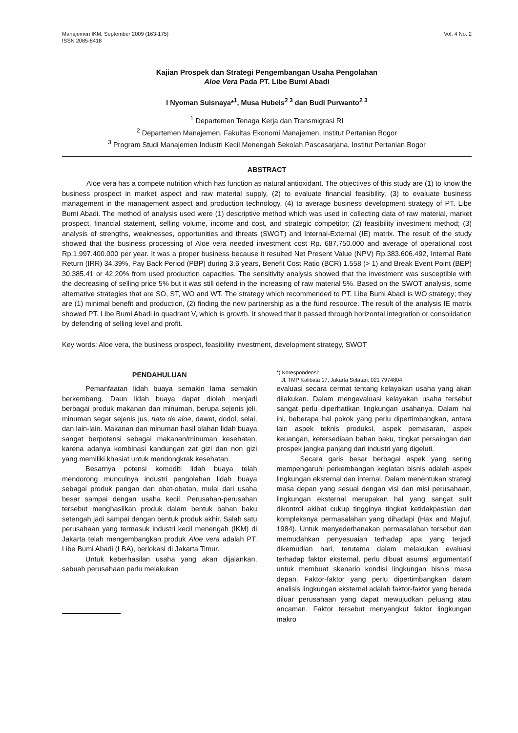Manajemen IKM, September 2009 (163-175)
ISSN 2085-8418
Vol. 4 No. 2
Kajian Prospek dan Strategi Pengembangan Usaha Pengolahan
Aloe Vera Pada PT. Libe Bumi Abadi
I Nyoman Suisnaya*<sup>1</sup>, Musa Hubeis<sup>2 3</sup> dan Budi Purwanto<sup>2 3</sup>
<sup>1</sup> Departemen Tenaga Kerja dan Transmigrasi RI
<sup>2</sup> Departemen Manajemen, Fakultas Ekonomi Manajemen, Institut Pertanian Bogor
<sup>3</sup> Program Studi Manajemen Industri Kecil Menengah Sekolah Pascasarjana, Institut Pertanian Bogor
ABSTRACT
Aloe vera has a compete nutrition which has function as natural antioxidant. The objectives of this study are (1) to know the business prospect in market aspect and raw material supply, (2) to evaluate financial feasibility, (3) to evaluate business management in the management aspect and production technology, (4) to average business development strategy of PT. Libe Bumi Abadi. The method of analysis used were (1) descriptive method which was used in collecting data of raw material, market prospect, financial statement, selling volume, income and cost, and strategic competitor; (2) feasibility investment method; (3) analysis of strengths, weaknesses, opportunities and threats (SWOT) and Internal-External (IE) matrix. The result of the study showed that the business processing of Aloe vera needed investment cost Rp. 687.750.000 and average of operational cost Rp.1.997.400.000 per year. It was a proper business because it resulted Net Present Value (NPV) Rp.383.606.492, Internal Rate Return (IRR) 34.39%, Pay Back Period (PBP) during 3.6 years, Benefit Cost Ratio (BCR) 1.558 (> 1) and Break Event Point (BEP) 30,385.41 or 42.20% from used production capacities. The sensitivity analysis showed that the investment was susceptible with the decreasing of selling price 5% but it was still defend in the increasing of raw material 5%. Based on the SWOT analysis, some alternative strategies that are SO, ST, WO and WT. The strategy which recommended to PT. Libe Bumi Abadi is WO strategy; they are (1) minimal benefit and production, (2) finding the new partnership as a the fund resource. The result of the analysis IE matrix showed PT. Libe Bumi Abadi in quadrant V, which is growth. It showed that it passed through horizontal integration or consolidation by defending of selling level and profit.
Key words: Aloe vera, the business prospect, feasibility investment, development strategy, SWOT
PENDAHULUAN
Pemanfaatan lidah buaya semakin lama semakin berkembang. Daun lidah buaya dapat diolah menjadi berbagai produk makanan dan minuman, berupa sejenis jeli, minuman segar sejenis jus, nata de aloe, dawet, dodol, selai, dan lain-lain. Makanan dan minuman hasil olahan lidah buaya sangat berpotensi sebagai makanan/minuman kesehatan, karena adanya kombinasi kandungan zat gizi dan non gizi yang memiliki khasiat untuk mendongkrak kesehatan.
Besarnya potensi komoditi lidah buaya telah mendorong munculnya industri pengolahan lidah buaya sebagai produk pangan dan obat-obatan, mulai dari usaha besar sampai dengan usaha kecil. Perusahan-perusahan tersebut menghasilkan produk dalam bentuk bahan baku setengah jadi sampai dengan bentuk produk akhir. Salah satu perusahaan yang termasuk industri kecil menengah (IKM) di Jakarta telah mengembangkan produk Aloe vera adalah PT. Libe Bumi Abadi (LBA), berlokasi di Jakarta Timur.
Untuk keberhasilan usaha yang akan dijalankan, sebuah perusahaan perlu melakukan
*) Korespondensi:
Jl. TMP Kalibata 17, Jakarta Selatan. 021 7974804
evaluasi secara cermat tentang kelayakan usaha yang akan dilakukan. Dalam mengevaluasi kelayakan usaha tersebut sangat perlu diperhatikan lingkungan usahanya. Dalam hal ini, beberapa hal pokok yang perlu dipertimbangkan, antara lain aspek teknis produksi, aspek pemasaran, aspek keuangan, ketersediaan bahan baku, tingkat persaingan dan prospek jangka panjang dari industri yang digeluti.
Secara garis besar berbagai aspek yang sering mempengaruhi perkembangan kegiatan bisnis adalah aspek lingkungan eksternal dan internal. Dalam menentukan strategi masa depan yang sesuai dengan visi dan misi perusahaan, lingkungan eksternal merupakan hal yang sangat sulit dikontrol akibat cukup tingginya tingkat ketidakpastian dan kompleksnya permasalahan yang dihadapi (Hax and Majluf, 1984). Untuk menyederhanakan permasalahan tersebut dan memudahkan penyesuaian terhadap apa yang terjadi dikemudian hari, terutama dalam melakukan evaluasi terhadap faktor eksternal, perlu dibuat asumsi argumentatif untuk membuat skenario kondisi lingkungan bisnis masa depan. Faktor-faktor yang perlu dipertimbangkan dalam analisis lingkungan eksternal adalah faktor-faktor yang berada diluar perusahaan yang dapat mewujudkan peluang atau ancaman. Faktor tersebut menyangkut faktor lingkungan makro